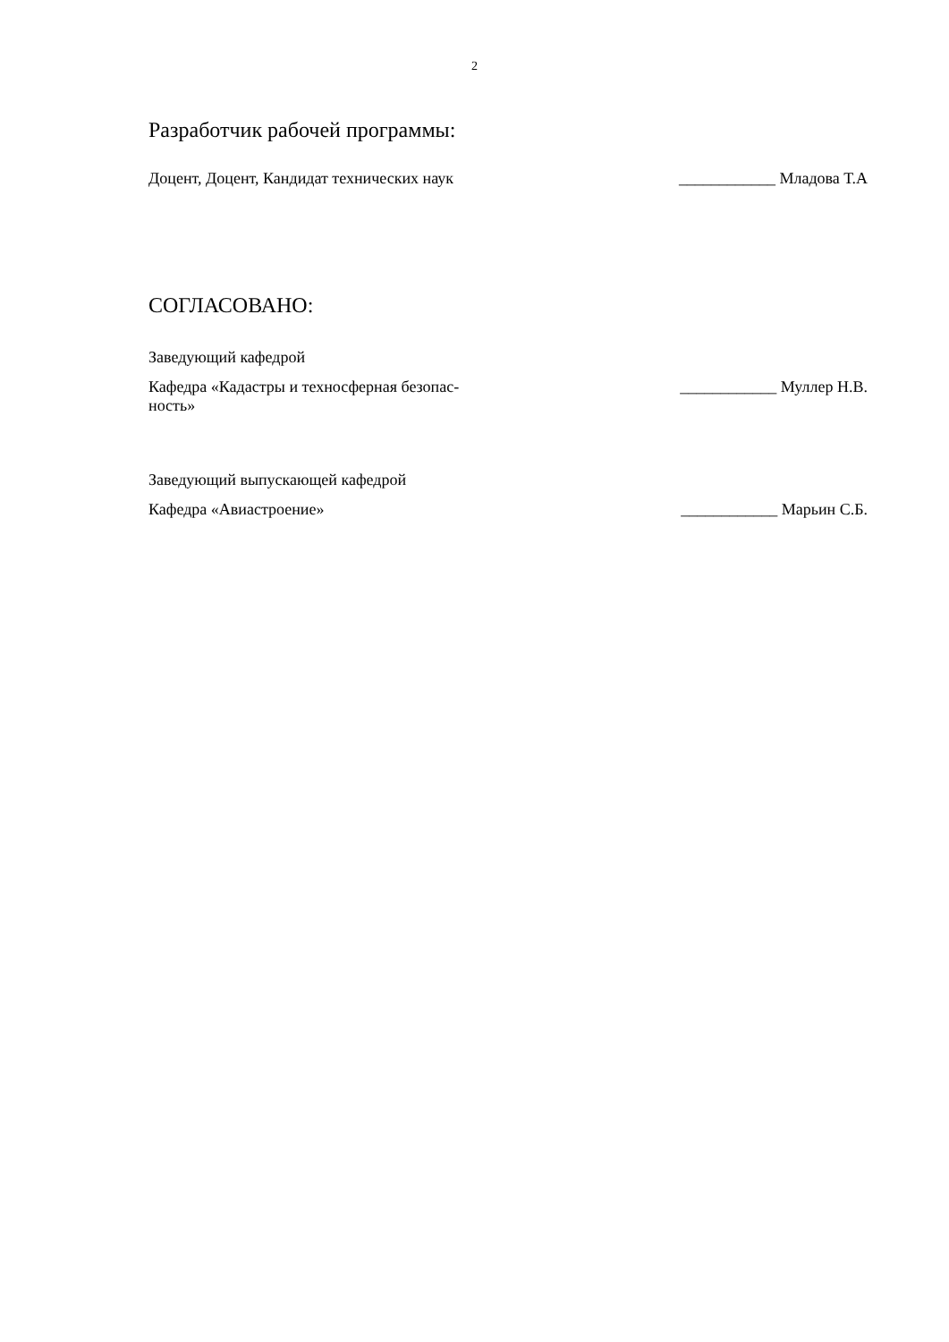2
Разработчик рабочей программы:
Доцент, Доцент, Кандидат технических наук
____________ Младова Т.А
СОГЛАСОВАНО:
Заведующий кафедрой
Кафедра «Кадастры и техносферная безопас-
ность»
____________ Муллер Н.В.
Заведующий выпускающей кафедрой
Кафедра «Авиастроение» ____________ Марьин С.Б.